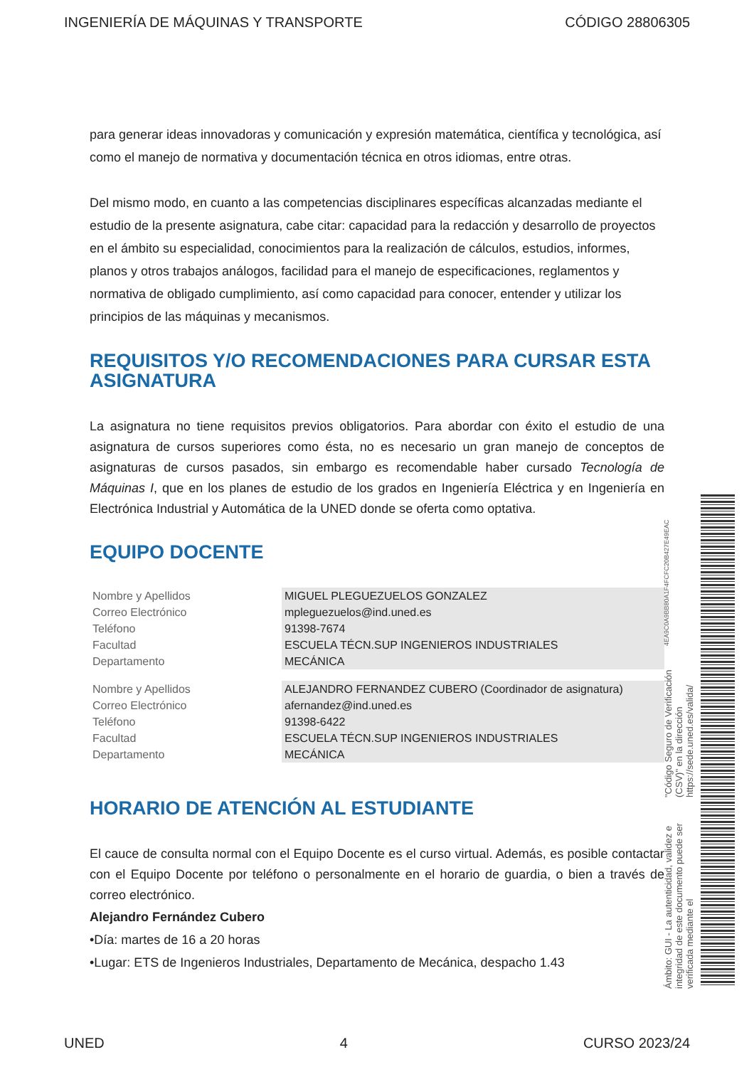INGENIERÍA DE MÁQUINAS Y TRANSPORTE CÓDIGO 28806305
para generar ideas innovadoras y comunicación y expresión matemática, científica y tecnológica, así como el manejo de normativa y documentación técnica en otros idiomas, entre otras.
Del mismo modo, en cuanto a las competencias disciplinares específicas alcanzadas mediante el estudio de la presente asignatura, cabe citar: capacidad para la redacción y desarrollo de proyectos en el ámbito su especialidad, conocimientos para la realización de cálculos, estudios, informes, planos y otros trabajos análogos, facilidad para el manejo de especificaciones, reglamentos y normativa de obligado cumplimiento, así como capacidad para conocer, entender y utilizar los principios de las máquinas y mecanismos.
REQUISITOS Y/O RECOMENDACIONES PARA CURSAR ESTA ASIGNATURA
La asignatura no tiene requisitos previos obligatorios. Para abordar con éxito el estudio de una asignatura de cursos superiores como ésta, no es necesario un gran manejo de conceptos de asignaturas de cursos pasados, sin embargo es recomendable haber cursado Tecnología de Máquinas I, que en los planes de estudio de los grados en Ingeniería Eléctrica y en Ingeniería en Electrónica Industrial y Automática de la UNED donde se oferta como optativa.
EQUIPO DOCENTE
| Nombre y Apellidos | MIGUEL PLEGUEZUELOS GONZALEZ |
| Correo Electrónico | mpleguezuelos@ind.uned.es |
| Teléfono | 91398-7674 |
| Facultad | ESCUELA TÉCN.SUP INGENIEROS INDUSTRIALES |
| Departamento | MECÁNICA |
| Nombre y Apellidos | ALEJANDRO FERNANDEZ CUBERO (Coordinador de asignatura) |
| Correo Electrónico | afernandez@ind.uned.es |
| Teléfono | 91398-6422 |
| Facultad | ESCUELA TÉCN.SUP INGENIEROS INDUSTRIALES |
| Departamento | MECÁNICA |
HORARIO DE ATENCIÓN AL ESTUDIANTE
El cauce de consulta normal con el Equipo Docente es el curso virtual. Además, es posible contactar con el Equipo Docente por teléfono o personalmente en el horario de guardia, o bien a través de correo electrónico.
Alejandro Fernández Cubero
•Día: martes de 16 a 20 horas
•Lugar: ETS de Ingenieros Industriales, Departamento de Mecánica, despacho 1.43
Ámbito: GUI - La autenticidad, validez e integridad de este documento puede ser verificada mediante el "Código Seguro de Verificación (CSV)" en la dirección https://sede.uned.es/valida/ 4EA9C0A9BB80A1F4FCFC20B427E49EAC
UNED 4 CURSO 2023/24